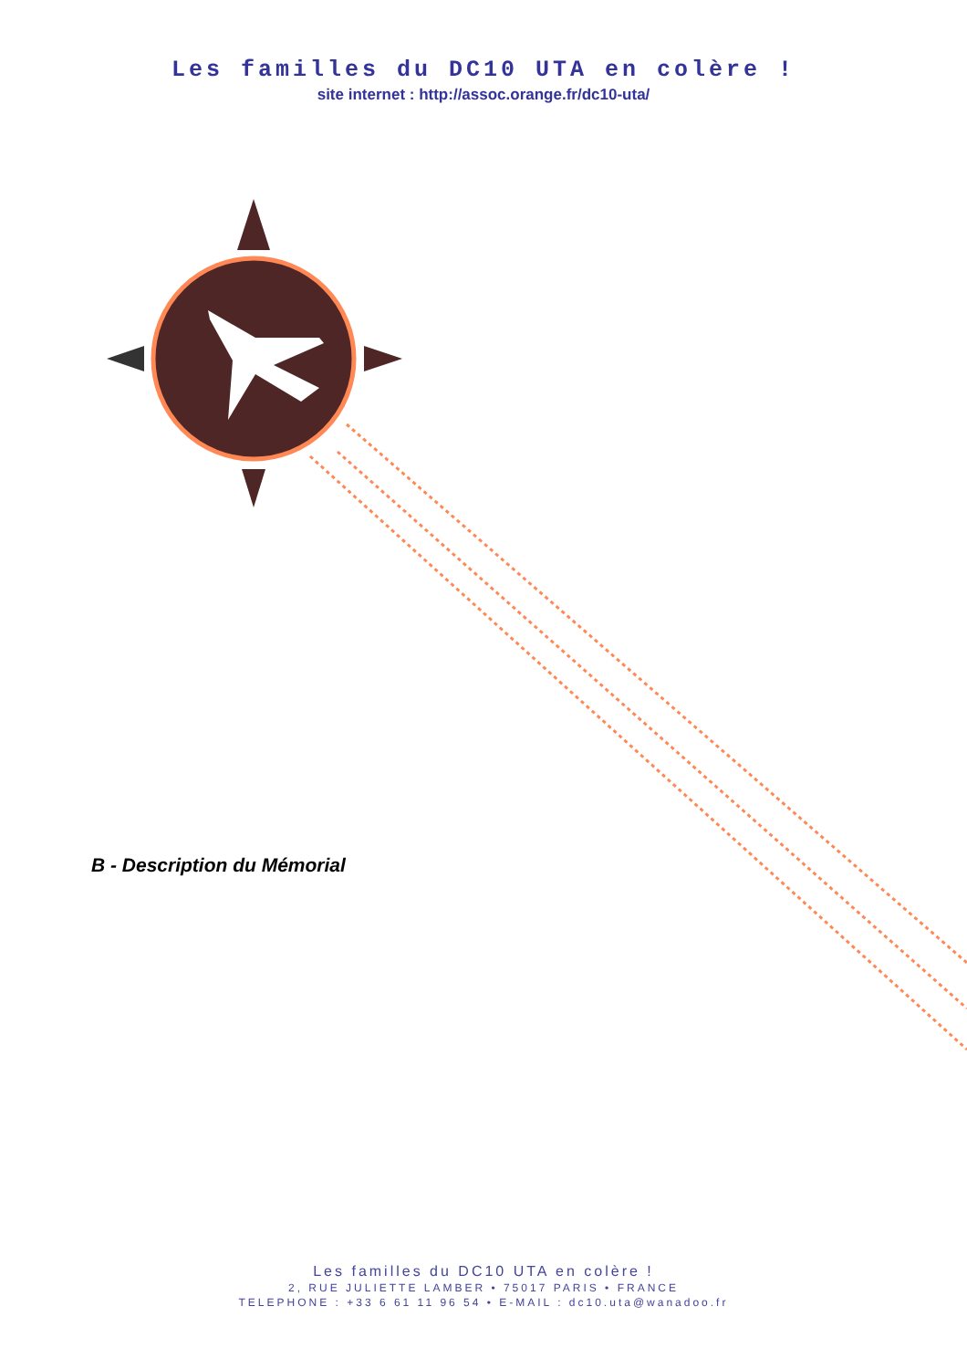Les familles du DC10 UTA en colère !
site internet : http://assoc.orange.fr/dc10-uta/
B - Description du Mémorial
Les familles du DC10 UTA en colère !
2, RUE JULIETTE LAMBER • 75017 PARIS • FRANCE
TELEPHONE : +33 6 61 11 96 54 • E-MAIL : dc10.uta@wanadoo.fr